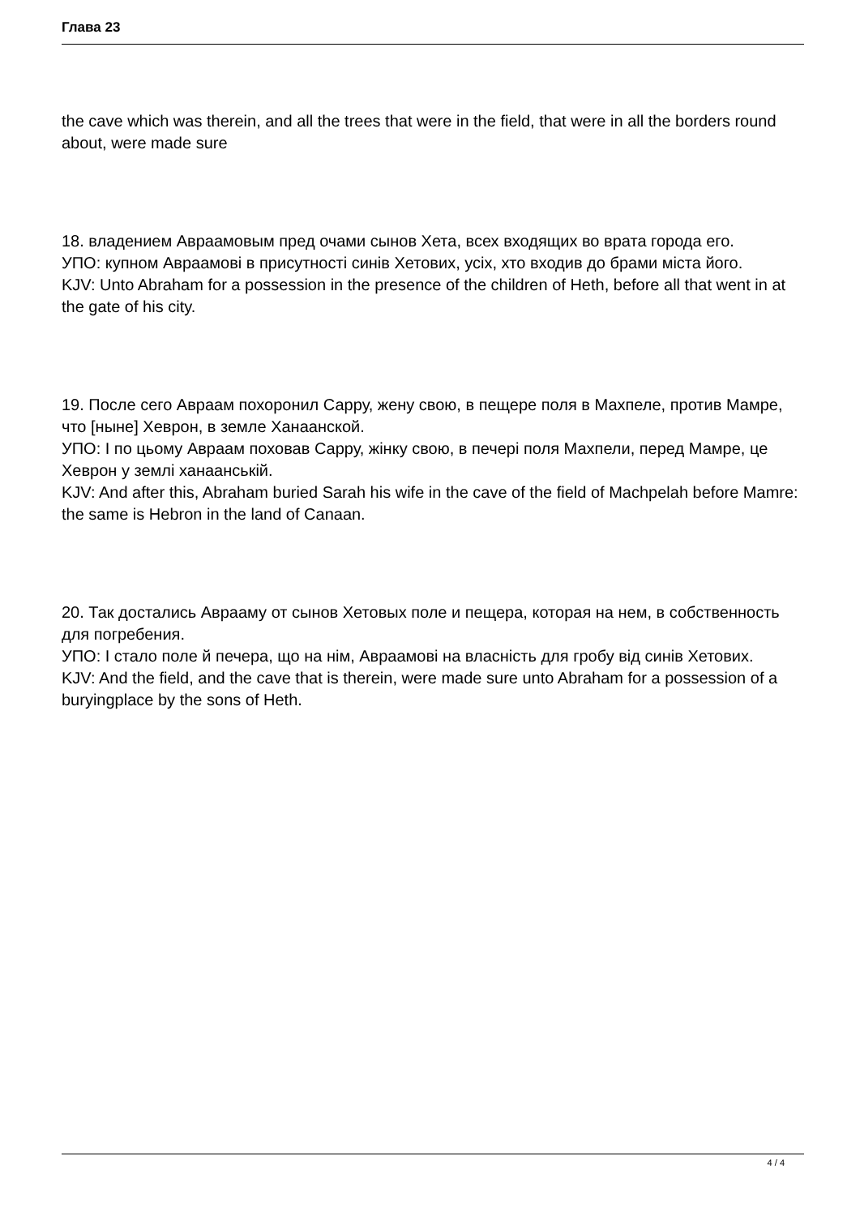Глава 23
the cave which was therein, and all the trees that were in the field, that were in all the borders round about, were made sure
18. владением Авраамовым пред очами сынов Хета, всех входящих во врата города его.
УПО: купном Авраамові в присутності синів Хетових, усіх, хто входив до брами міста його.
KJV: Unto Abraham for a possession in the presence of the children of Heth, before all that went in at the gate of his city.
19. После сего Авраам похоронил Сарру, жену свою, в пещере поля в Махпеле, против Мамре, что [ныне] Хеврон, в земле Ханаанской.
УПО: І по цьому Авраам поховав Сарру, жінку свою, в печері поля Махпели, перед Мамре, це Хеврон у землі ханаанській.
KJV: And after this, Abraham buried Sarah his wife in the cave of the field of Machpelah before Mamre: the same is Hebron in the land of Canaan.
20. Так достались Аврааму от сынов Хетовых поле и пещера, которая на нем, в собственность для погребения.
УПО: І стало поле й печера, що на нім, Авраамові на власність для гробу від синів Хетових.
KJV: And the field, and the cave that is therein, were made sure unto Abraham for a possession of a buryingplace by the sons of Heth.
4 / 4